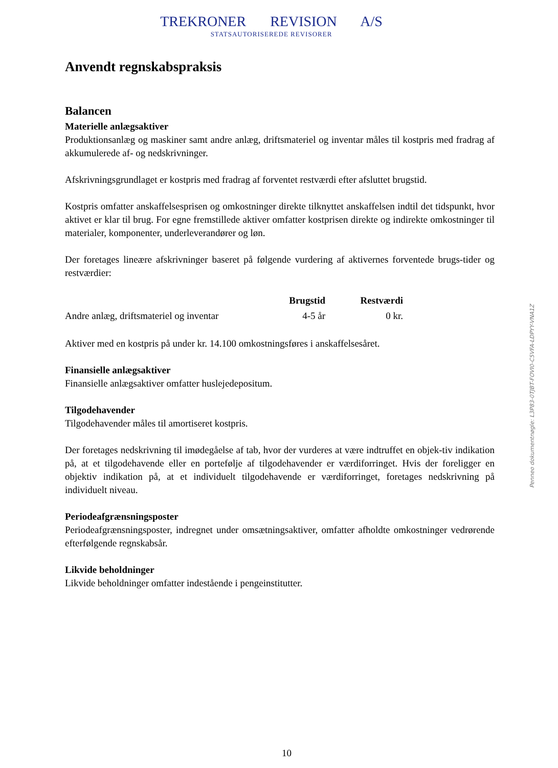TREKRONER REVISION A/S
STATSAUTORISEREDE REVISORER
Anvendt regnskabspraksis
Balancen
Materielle anlægsaktiver
Produktionsanlæg og maskiner samt andre anlæg, driftsmateriel og inventar måles til kostpris med fradrag af akkumulerede af- og nedskrivninger.
Afskrivningsgrundlaget er kostpris med fradrag af forventet restværdi efter afsluttet brugstid.
Kostpris omfatter anskaffelsesprisen og omkostninger direkte tilknyttet anskaffelsen indtil det tidspunkt, hvor aktivet er klar til brug. For egne fremstillede aktiver omfatter kostprisen direkte og indirekte omkostninger til materialer, komponenter, underleverandører og løn.
Der foretages lineære afskrivninger baseret på følgende vurdering af aktivernes forventede brugs-tider og restværdier:
| | Brugstid | Restværdi |
| --- | --- | --- |
| Andre anlæg, driftsmateriel og inventar | 4-5 år | 0 kr. |
Aktiver med en kostpris på under kr. 14.100 omkostningsføres i anskaffelsesåret.
Finansielle anlægsaktiver
Finansielle anlægsaktiver omfatter huslejedepositum.
Tilgodehavender
Tilgodehavender måles til amortiseret kostpris.
Der foretages nedskrivning til imødegåelse af tab, hvor der vurderes at være indtruffet en objek-tiv indikation på, at et tilgodehavende eller en portefølje af tilgodehavender er værdiforringet. Hvis der foreligger en objektiv indikation på, at et individuelt tilgodehavende er værdiforringet, foretages nedskrivning på individuelt niveau.
Periodeafgrænsningsposter
Periodeafgrænsningsposter, indregnet under omsætningsaktiver, omfatter afholdte omkostninger vedrørende efterfølgende regnskabsår.
Likvide beholdninger
Likvide beholdninger omfatter indestående i pengeinstitutter.
Penneo dokumentnøgle: L3P83-0TJBT-FOVI0-C5VFA-LDPYY-VNA1Z
10